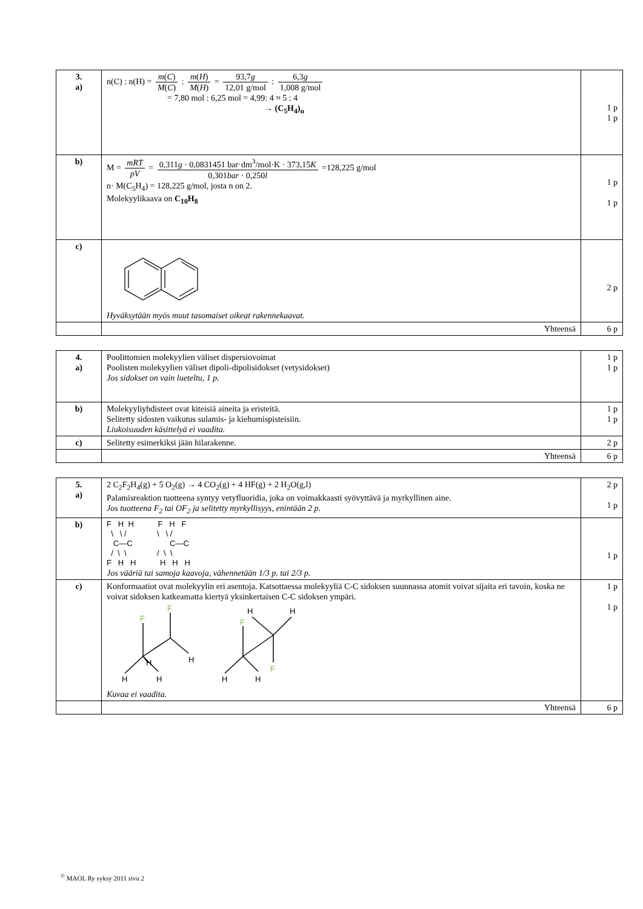| 3. a) | n(C) : n(H) = m ( C ) M ( C ) : m ( H ) M ( H ) = 93,7 g 12,01 g/mol : 6,3 g 1,008 g/mol = 7,80 mol : 6,25 mol = 4,99: 4 ≈ 5 : 4 → (C<sub>5</sub>H<sub>4</sub>)<sub>n</sub> | 1 p 1 p |
| b) | M = mRT pV = 0,311 g · 0,0831451 bar·dm<sup>3</sup>/mol·K · 373,15 K 0,301 bar · 0,250 l =128,225 g/mol n· M(C<sub>5</sub>H<sub>4</sub>) = 128,225 g/mol, josta n on 2. Molekyylikaava on C<sub>10</sub>H<sub>8</sub> | 1 p 1 p |
| c) | Hyväksytään myös muut tasomaiset oikeat rakennekaavat. | 2 p |
| | Yhteensä | 6 p |
| 4. a) | Poolittomien molekyylien väliset dispersiovoimat Poolisten molekyylien väliset dipoli-dipolisidokset (vetysidokset) Jos sidokset on vain lueteltu, 1 p. | 1 p 1 p |
| b) | Molekyyliyhdisteet ovat kiteisiä aineita ja eristeitä. Selitetty sidosten vaikutus sulamis- ja kiehumispisteisiin. Liukoisuuden käsittelyä ei vaadita. | 1 p 1 p |
| c) | Selitetty esimerkiksi jään hilarakenne. | 2 p |
| | Yhteensä | 6 p |
| 5. a) | 2 C<sub>2</sub>F<sub>2</sub>H<sub>4</sub>(g) + 5 O<sub>2</sub>(g) → 4 CO<sub>2</sub>(g) + 4 HF(g) + 2 H<sub>2</sub>O(g,l) Palamisreaktion tuotteena syntyy vetyfluoridia, joka on voimakkaasti syövyttävä ja myrkyllinen aine. Jos tuotteena F<sub>2</sub> tai OF<sub>2</sub> ja selitetty myrkyllisyys, enintään 2 p. | 2 p 1 p |
| b) | F H H F H F \ \ / \ \ / C—C C—C / \ \ / \ \ F H H H H H Jos vääriä tai samoja kaavoja, vähennetään 1/3 p. tai 2/3 p. | 1 p |
| c) | Konformaatiot ovat molekyylin eri asentoja. Katsottaessa molekyyliä C-C sidoksen suunnassa atomit voivat sijaita eri tavoin, koska ne voivat sidoksen katkeamatta kiertyä yksinkertaisen C-C sidoksen ympäri. F F H H H H F H H F H H Kuvaa ei vaadita. | 1 p 1 p |
| | Yhteensä | 6 p |
<sup>©</sup> MAOL Ry syksy 2011 sivu 2